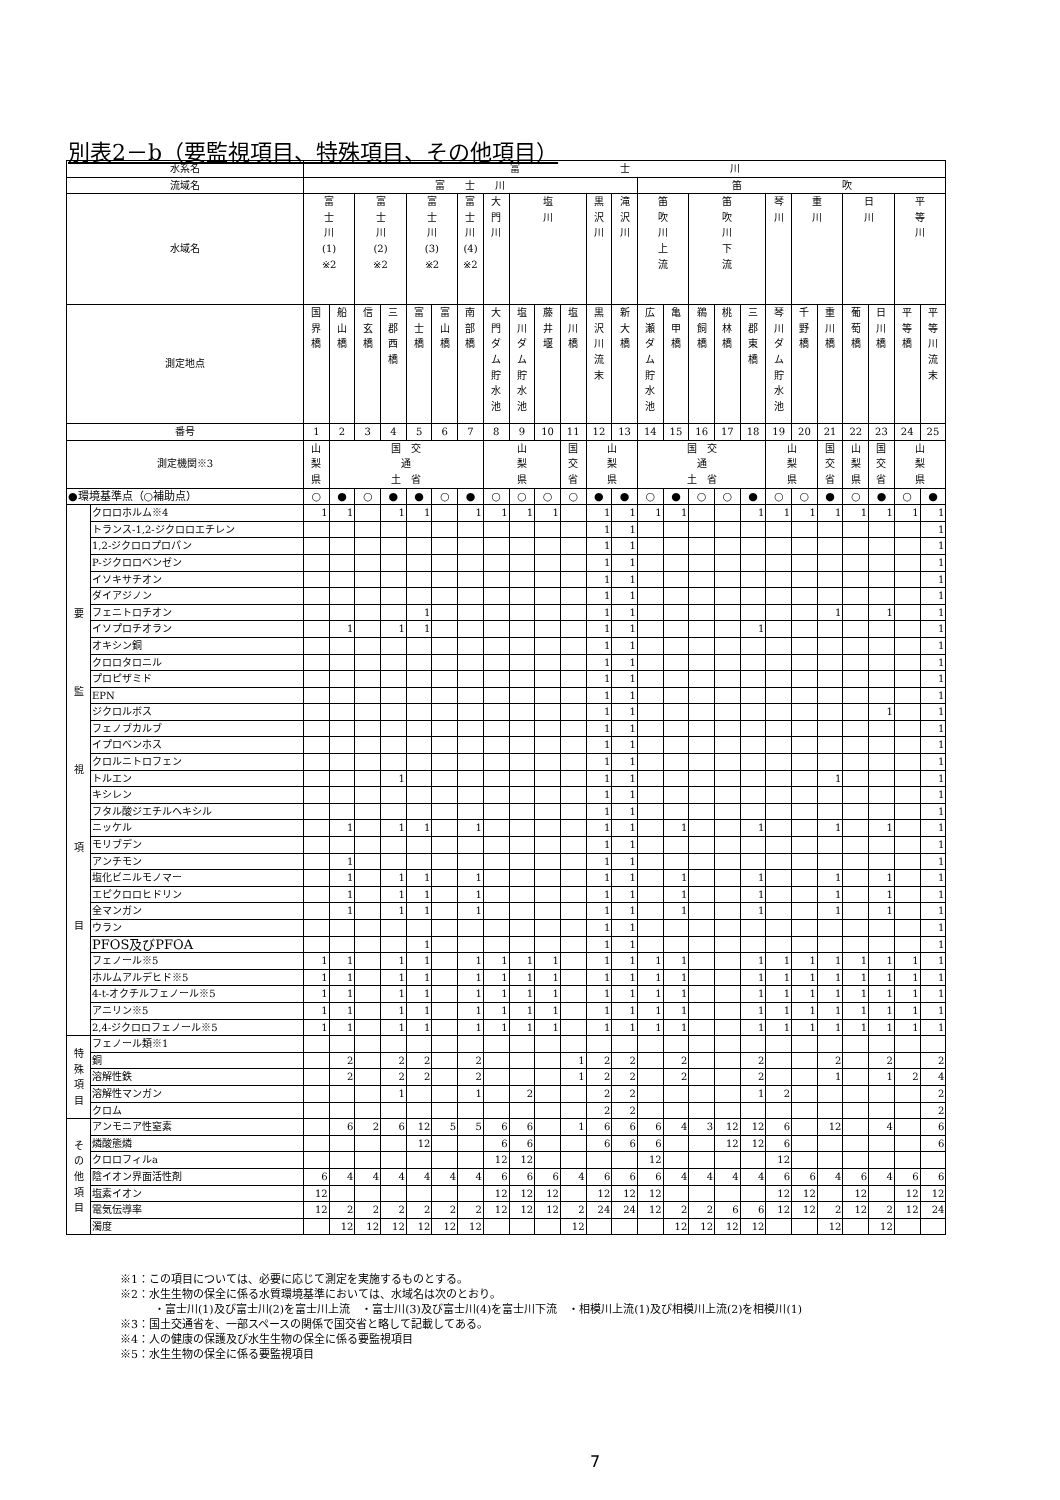別表2－b（要監視項目、特殊項目、その他項目）
| 水系名 | | 富 士 川 | | | | | | | | | | | | | | | | | | | | | | | | |
| --- | --- | --- | --- | --- | --- | --- | --- | --- | --- | --- | --- | --- | --- | --- | --- | --- | --- | --- | --- | --- | --- | --- | --- | --- | --- | --- |
| 流域名 | | 富 士 川 | | | | | | | | | | | | | 笛 吹 | | | | | | | | | | | |
| 水域名 | | 富 士 川 (1) ※2 | | 富 士 川 (2) ※2 | | 富 士 川 (3) ※2 | | 富 士 川 (4) ※2 | 大 門 川 | 塩 川 | | | 黒 沢 川 | 滝 沢 川 | 笛 吹 川 上 流 | | 笛 吹 川 下 流 | | | 琴 川 | 重 川 | | 日 川 | | 平 等 川 | |
| 測定地点 | | 国 界 橋 | 船 山 橋 | 信 玄 橋 | 三 郡 西 橋 | 富 士 橋 | 富 山 橋 | 南 部 橋 | 大 門 ダ ム 貯 水 池 | 塩 川 ダ ム 貯 水 池 | 藤 井 堰 | 塩 川 橋 | 黒 沢 川 流 末 | 新 大 橋 | 広 瀬 ダ ム 貯 水 池 | 亀 甲 橋 | 鵜 飼 橋 | 桃 林 橋 | 三 郡 東 橋 | 琴 川 ダ ム 貯 水 池 | 千 野 橋 | 重 川 橋 | 葡 萄 橋 | 日 川 橋 | 平 等 橋 | 平 等 川 流 末 |
| 番号 | | 1 | 2 | 3 | 4 | 5 | 6 | 7 | 8 | 9 | 10 | 11 | 12 | 13 | 14 | 15 | 16 | 17 | 18 | 19 | 20 | 21 | 22 | 23 | 24 | 25 |
| 測定機関※3 | | 山 梨 県 | 国 交 通 土 省 | | | | | | 山 梨 県 | | | 国 交 省 | 山 梨 県 | | 国 交 通 土 省 | | | | | 山 梨 県 | | 国 交 省 | 山 梨 県 | 国 交 省 | 山 梨 県 | |
| ●環境基準点（○補助点） | | ○ | ● | ○ | ● | ● | ○ | ● | ○ | ○ | ○ | ○ | ● | ● | ○ | ● | ○ | ○ | ● | ○ | ○ | ● | ○ | ● | ○ | ● |
| 要 監 視 項 目 | クロロホルム※4 | 1 | 1 | | 1 | 1 | | 1 | 1 | 1 | 1 | | 1 | 1 | 1 | 1 | | | 1 | 1 | 1 | 1 | 1 | 1 | 1 | 1 |
| | トランス-1,2-ジクロロエチレン | | | | | | | | | | | | 1 | 1 | | | | | | | | | | | | 1 |
| | 1,2-ジクロロプロパン | | | | | | | | | | | | 1 | 1 | | | | | | | | | | | | 1 |
| | P-ジクロロベンゼン | | | | | | | | | | | | 1 | 1 | | | | | | | | | | | | 1 |
| | イソキサチオン | | | | | | | | | | | | 1 | 1 | | | | | | | | | | | | 1 |
| | ダイアジノン | | | | | | | | | | | | 1 | 1 | | | | | | | | | | | | 1 |
| | フェニトロチオン | | | | | 1 | | | | | | | 1 | 1 | | | | | | | | 1 | | 1 | | 1 |
| | イソプロチオラン | | 1 | | 1 | 1 | | | | | | | 1 | 1 | | | | | 1 | | | | | | | 1 |
| | オキシン銅 | | | | | | | | | | | | 1 | 1 | | | | | | | | | | | | 1 |
| | クロロタロニル | | | | | | | | | | | | 1 | 1 | | | | | | | | | | | | 1 |
| | プロピザミド | | | | | | | | | | | | 1 | 1 | | | | | | | | | | | | 1 |
| | EPN | | | | | | | | | | | | 1 | 1 | | | | | | | | | | | | 1 |
| | ジクロルボス | | | | | | | | | | | | 1 | 1 | | | | | | | | | | 1 | | 1 |
| | フェノブカルブ | | | | | | | | | | | | 1 | 1 | | | | | | | | | | | | 1 |
| | イプロベンホス | | | | | | | | | | | | 1 | 1 | | | | | | | | | | | | 1 |
| | クロルニトロフェン | | | | | | | | | | | | 1 | 1 | | | | | | | | | | | | 1 |
| | トルエン | | | | 1 | | | | | | | | 1 | 1 | | | | | | | | 1 | | | | 1 |
| | キシレン | | | | | | | | | | | | 1 | 1 | | | | | | | | | | | | 1 |
| | フタル酸ジエチルヘキシル | | | | | | | | | | | | 1 | 1 | | | | | | | | | | | | 1 |
| | ニッケル | | 1 | | 1 | 1 | | 1 | | | | | 1 | 1 | | 1 | | | 1 | | | 1 | | 1 | | 1 |
| | モリブデン | | | | | | | | | | | | 1 | 1 | | | | | | | | | | | | 1 |
| | アンチモン | | 1 | | | | | | | | | | 1 | 1 | | | | | | | | | | | | 1 |
| | 塩化ビニルモノマー | | 1 | | 1 | 1 | | 1 | | | | | 1 | 1 | | 1 | | | 1 | | | 1 | | 1 | | 1 |
| | エピクロロヒドリン | | 1 | | 1 | 1 | | 1 | | | | | 1 | 1 | | 1 | | | 1 | | | 1 | | 1 | | 1 |
| | 全マンガン | | 1 | | 1 | 1 | | 1 | | | | | 1 | 1 | | 1 | | | 1 | | | 1 | | 1 | | 1 |
| | ウラン | | | | | | | | | | | | 1 | 1 | | | | | | | | | | | | 1 |
| | PFOS及びPFOA | | | | | 1 | | | | | | | 1 | 1 | | | | | | | | | | | | 1 |
| | フェノール※5 | 1 | 1 | | 1 | 1 | | 1 | 1 | 1 | 1 | | 1 | 1 | 1 | 1 | | | 1 | 1 | 1 | 1 | 1 | 1 | 1 | 1 |
| | ホルムアルデヒド※5 | 1 | 1 | | 1 | 1 | | 1 | 1 | 1 | 1 | | 1 | 1 | 1 | 1 | | | 1 | 1 | 1 | 1 | 1 | 1 | 1 | 1 |
| | 4-t-オクチルフェノール※5 | 1 | 1 | | 1 | 1 | | 1 | 1 | 1 | 1 | | 1 | 1 | 1 | 1 | | | 1 | 1 | 1 | 1 | 1 | 1 | 1 | 1 |
| | アニリン※5 | 1 | 1 | | 1 | 1 | | 1 | 1 | 1 | 1 | | 1 | 1 | 1 | 1 | | | 1 | 1 | 1 | 1 | 1 | 1 | 1 | 1 |
| | 2,4-ジクロロフェノール※5 | 1 | 1 | | 1 | 1 | | 1 | 1 | 1 | 1 | | 1 | 1 | 1 | 1 | | | 1 | 1 | 1 | 1 | 1 | 1 | 1 | 1 |
| 特 殊 項 目 | フェノール類※1 | | | | | | | | | | | | | | | | | | | | | | | | | |
| | 銅 | | 2 | | 2 | 2 | | 2 | | | | 1 | 2 | 2 | | 2 | | | 2 | | | 2 | | 2 | | 2 |
| | 溶解性鉄 | | 2 | | 2 | 2 | | 2 | | | | 1 | 2 | 2 | | 2 | | | 2 | | | 1 | | 1 | 2 | 4 |
| | 溶解性マンガン | | | | 1 | | | 1 | | 2 | | | 2 | 2 | | | | | 1 | 2 | | | | | | 2 |
| | クロム | | | | | | | | | | | | 2 | 2 | | | | | | | | | | | | 2 |
| そ の 他 項 目 | アンモニア性窒素 | | 6 | 2 | 6 | 12 | 5 | 5 | 6 | 6 | | 1 | 6 | 6 | 6 | 4 | 3 | 12 | 12 | 6 | | 12 | | 4 | | 6 |
| | 燐酸態燐 | | | | | 12 | | | 6 | 6 | | | 6 | 6 | 6 | | | 12 | 12 | 6 | | | | | | 6 |
| | クロロフィルa | | | | | | | | 12 | 12 | | | | | 12 | | | | | 12 | | | | | | |
| | 陰イオン界面活性剤 | 6 | 4 | 4 | 4 | 4 | 4 | 4 | 6 | 6 | 6 | 4 | 6 | 6 | 6 | 4 | 4 | 4 | 4 | 6 | 6 | 4 | 6 | 4 | 6 | 6 |
| | 塩素イオン | 12 | | | | | | | 12 | 12 | 12 | | 12 | 12 | 12 | | | | | 12 | 12 | | 12 | | 12 | 12 |
| | 電気伝導率 | 12 | 2 | 2 | 2 | 2 | 2 | 2 | 12 | 12 | 12 | 2 | 24 | 24 | 12 | 2 | 2 | 6 | 6 | 12 | 12 | 2 | 12 | 2 | 12 | 24 |
| | 濁度 | | 12 | 12 | 12 | 12 | 12 | 12 | | | | 12 | | | | 12 | 12 | 12 | 12 | | | 12 | | 12 | | |
※1：この項目については、必要に応じて測定を実施するものとする。
※2：水生生物の保全に係る水質環境基準においては、水域名は次のとおり。
・富士川(1)及び富士川(2)を富士川上流　・富士川(3)及び富士川(4)を富士川下流　・相模川上流(1)及び相模川上流(2)を相模川(1)
※3：国土交通省を、一部スペースの関係で国交省と略して記載してある。
※4：人の健康の保護及び水生生物の保全に係る要監視項目
※5：水生生物の保全に係る要監視項目
7